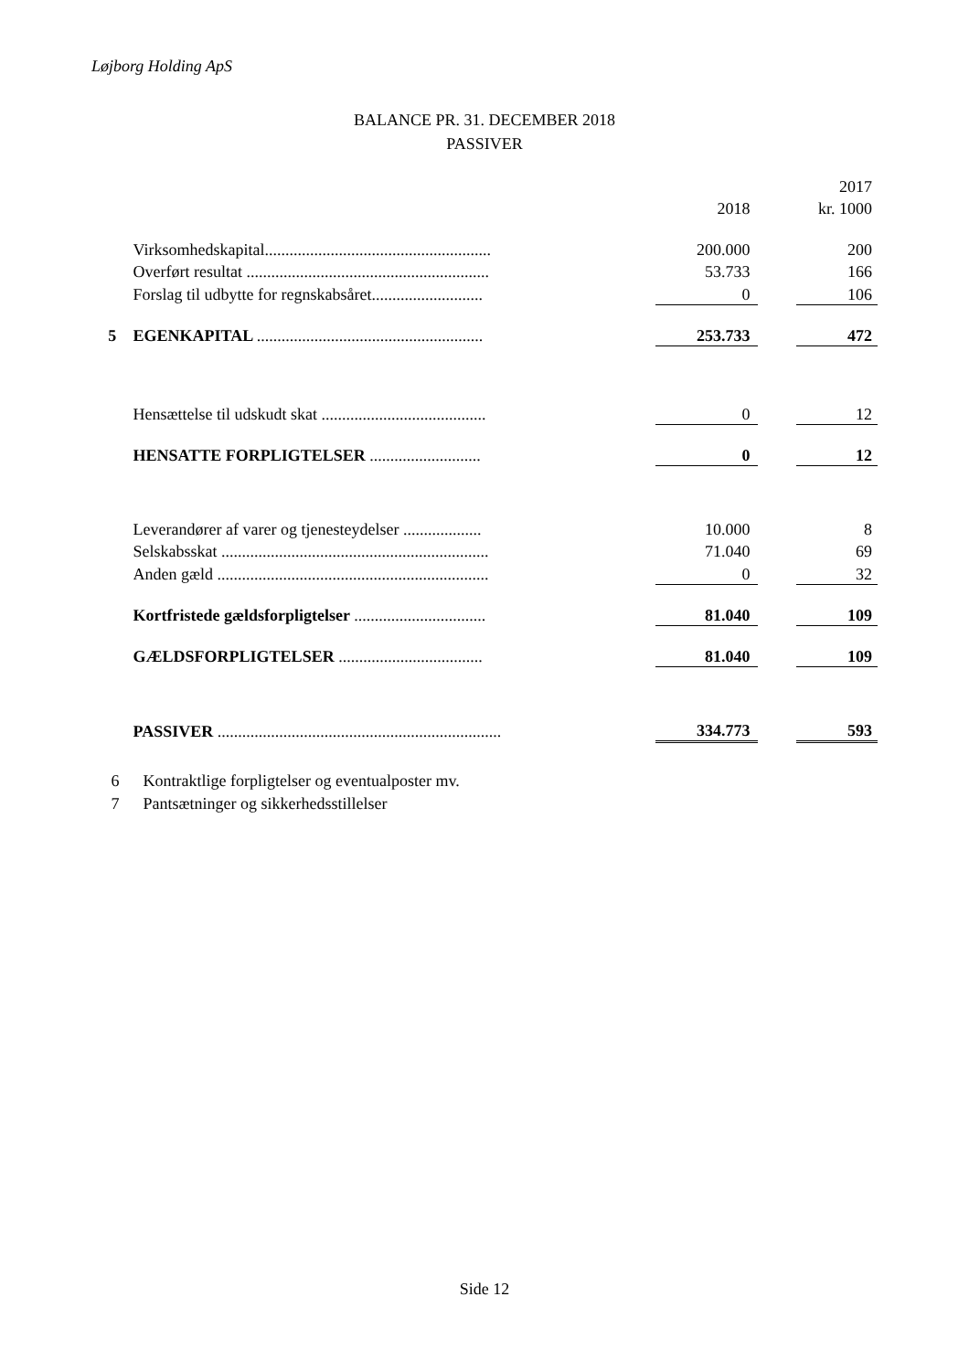Løjborg Holding ApS
BALANCE PR. 31. DECEMBER 2018
PASSIVER
| | | | | 2017 |
| | | 2018 | | kr. 1000 |
| | Virksomhedskapital....................................................... | 200.000 | | 200 |
| | Overført resultat ........................................................... | 53.733 | | 166 |
| | Forslag til udbytte for regnskabsåret........................... | 0 | | 106 |
| 5 | EGENKAPITAL ....................................................... | 253.733 | | 472 |
| | Hensættelse til udskudt skat ........................................ | 0 | | 12 |
| | HENSATTE FORPLIGTELSER ........................... | 0 | | 12 |
| | Leverandører af varer og tjenesteydelser ................... | 10.000 | | 8 |
| | Selskabsskat ................................................................. | 71.040 | | 69 |
| | Anden gæld .................................................................. | 0 | | 32 |
| | Kortfristede gældsforpligtelser ................................ | 81.040 | | 109 |
| | GÆLDSFORPLIGTELSER ................................... | 81.040 | | 109 |
| | PASSIVER ..................................................................... | 334.773 | | 593 |
6 Kontraktlige forpligtelser og eventualposter mv.
7 Pantsætninger og sikkerhedsstillelser
Side 12